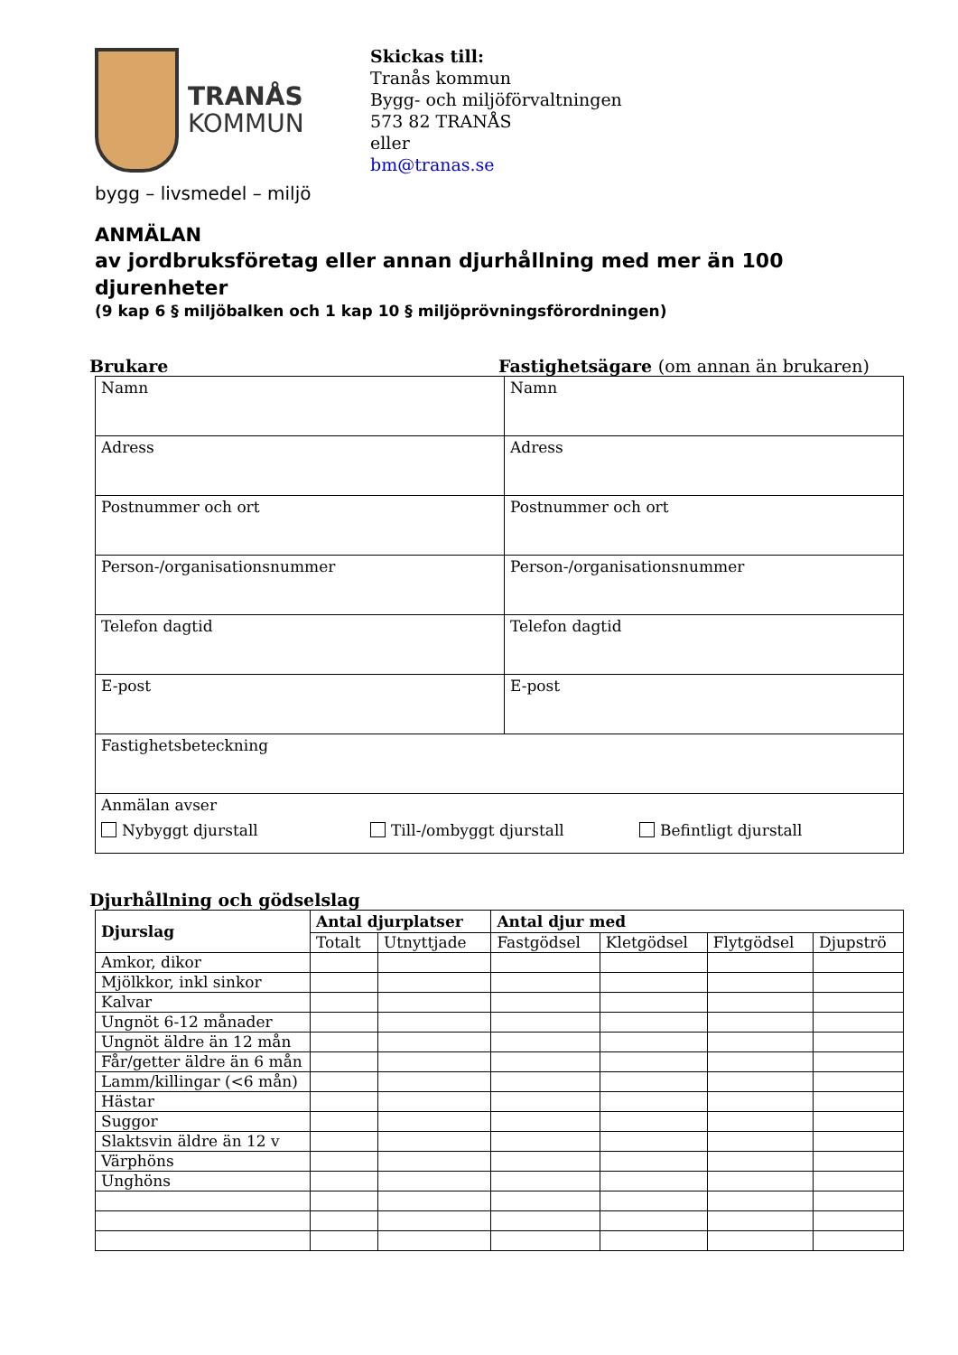TRANÅS
KOMMUN
Skickas till:
Tranås kommun
Bygg- och miljöförvaltningen
573 82 TRANÅS
eller
bm@tranas.se
bygg – livsmedel – miljö
ANMÄLAN
av jordbruksföretag eller annan djurhållning med mer än 100 djurenheter
(9 kap 6 § miljöbalken och 1 kap 10 § miljöprövningsförordningen)
Brukare Fastighetsägare (om annan än brukaren)
| Namn | Namn |
| Adress | Adress |
| Postnummer och ort | Postnummer och ort |
| Person-/organisationsnummer | Person-/organisationsnummer |
| Telefon dagtid | Telefon dagtid |
| E-post | E-post |
| Fastighetsbeteckning | |
| Anmälan avser Nybyggt djurstall Till-/ombyggt djurstall Befintligt djurstall | |
Djurhållning och gödselslag
| Djurslag | Antal djurplatser | | Antal djur med | | | |
| --- | --- | --- | --- | --- | --- | --- |
| | Totalt | Utnyttjade | Fastgödsel | Kletgödsel | Flytgödsel | Djupströ |
| Amkor, dikor | | | | | | |
| Mjölkkor, inkl sinkor | | | | | | |
| Kalvar | | | | | | |
| Ungnöt 6-12 månader | | | | | | |
| Ungnöt äldre än 12 mån | | | | | | |
| Får/getter äldre än 6 mån | | | | | | |
| Lamm/killingar (<6 mån) | | | | | | |
| Hästar | | | | | | |
| Suggor | | | | | | |
| Slaktsvin äldre än 12 v | | | | | | |
| Värphöns | | | | | | |
| Unghöns | | | | | | |